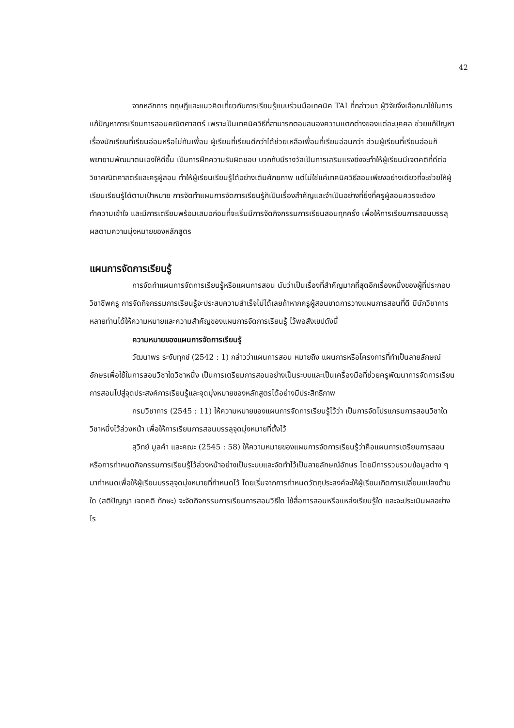42
จากหลักการ ทฤษฎีและแนวคิดเกี่ยวกับการเรียนรู้แบบร่วมมือเทคนิค TAI ที่กล่าวมา ผู้วิจัยจึงเลือกมาใช้ในการแก้ปัญหาการเรียนการสอนคณิตศาสตร์ เพราะเป็นเทคนิควิธีที่สามารถตอบสนองความแตกต่างของแต่ละบุคคล ช่วยแก้ปัญหาเรื่องนักเรียนที่เรียนอ่อนหรือไม่ทันเพื่อน ผู้เรียนที่เรียนดีกว่าได้ช่วยเหลือเพื่อนที่เรียนอ่อนกว่า ส่วนผู้เรียนที่เรียนอ่อนก็พยายามพัฒนาตนเองให้ดีขึ้น เป็นการฝึกความรับผิดชอบ บวกกับมีรางวัลเป็นการเสริมแรงยิ่งจะทำให้ผู้เรียนมีเจตคติที่ดีต่อวิชาคณิตศาสตร์และครูผู้สอน ทำให้ผู้เรียนเรียนรู้ได้อย่างเต็มศักยภาพ แต่ไม่ใช่แค่เทคนิควิธีสอนเพียงอย่างเดียวที่จะช่วยให้ผู้เรียนเรียนรู้ได้ตามเป้าหมาย การจัดทำแผนการจัดการเรียนรู้ก็เป็นเรื่องสำคัญและจำเป็นอย่างที่ยิ่งที่ครูผู้สอนควรจะต้องทำความเข้าใจ และมีการเตรียมพร้อมเสมอก่อนที่จะเริ่มมีการจัดกิจกรรมการเรียนสอนทุกครั้ง เพื่อให้การเรียนการสอนบรรลุผลตามความมุ่งหมายของหลักสูตร
แผนการจัดการเรียนรู้
การจัดทำแผนการจัดการเรียนรู้หรือแผนการสอน นับว่าเป็นเรื่องที่สำคัญมากที่สุดอีกเรื่องหนึ่งของผู้ที่ประกอบวิชาชีพครู การจัดกิจกรรมการเรียนรู้จะประสบความสำเร็จไม่ได้เลยถ้าหากครูผู้สอนขาดการวางแผนการสอนที่ดี มีนักวิชาการหลายท่านได้ให้ความหมายและความสำคัญของแผนการจัดการเรียนรู้ ไว้พอสังเขปดังนี้
ความหมายของแผนการจัดการเรียนรู้
วัฒนาพร ระงับทุกข์ (2542 : 1) กล่าวว่าแผนการสอน หมายถึง แผนการหรือโครงการที่ทำเป็นลายลักษณ์อักษรเพื่อใช้ในการสอนวิชาใดวิชาหนึ่ง เป็นการเตรียมการสอนอย่างเป็นระบบและเป็นเครื่องมือที่ช่วยครูพัฒนาการจัดการเรียนการสอนไปสู่จุดประสงค์การเรียนรู้และจุดมุ่งหมายของหลักสูตรได้อย่างมีประสิทธิภาพ
กรมวิชาการ (2545 : 11) ให้ความหมายของแผนการจัดการเรียนรู้ไว้ว่า เป็นการจัดโปรแกรมการสอนวิชาใดวิชาหนึ่งไว้ล่วงหน้า เพื่อให้การเรียนการสอนบรรลุจุดมุ่งหมายที่ตั้งไว้
สุวิทย์ มูลคำ และคณะ (2545 : 58) ให้ความหมายของแผนการจัดการเรียนรู้ว่าคือแผนการเตรียมการสอนหรือการกำหนดกิจกรรมการเรียนรู้ไว้ล่วงหน้าอย่างเป็นระบบและจัดทำไว้เป็นลายลักษณ์อักษร โดยมีการรวบรวมข้อมูลต่าง ๆ มากำหนดเพื่อให้ผู้เรียนบรรลุจุดมุ่งหมายที่กำหนดไว้ โดยเริ่มจากการกำหนดวัตถุประสงค์จะให้ผู้เรียนเกิดการเปลี่ยนแปลงด้านใด (สติปัญญา เจตคติ ทักษะ) จะจัดกิจกรรมการเรียนการสอนวิธีใด ใช้สื่อการสอนหรือแหล่งเรียนรู้ใด และจะประเมินผลอย่างไร